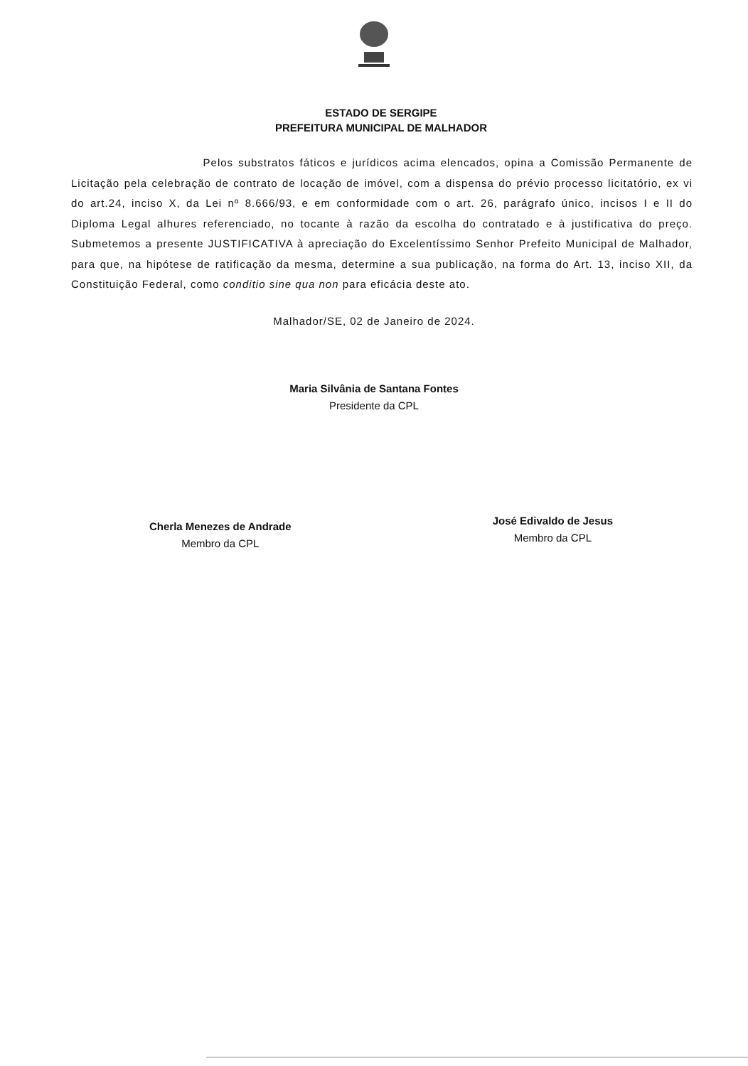ESTADO DE SERGIPE
PREFEITURA MUNICIPAL DE MALHADOR
Pelos substratos fáticos e jurídicos acima elencados, opina a Comissão Permanente de Licitação pela celebração de contrato de locação de imóvel, com a dispensa do prévio processo licitatório, ex vi do art.24, inciso X, da Lei nº 8.666/93, e em conformidade com o art. 26, parágrafo único, incisos I e II do Diploma Legal alhures referenciado, no tocante à razão da escolha do contratado e à justificativa do preço. Submetemos a presente JUSTIFICATIVA à apreciação do Excelentíssimo Senhor Prefeito Municipal de Malhador, para que, na hipótese de ratificação da mesma, determine a sua publicação, na forma do Art. 13, inciso XII, da Constituição Federal, como conditio sine qua non para eficácia deste ato.
Malhador/SE, 02 de Janeiro de 2024.
Maria Silvânia de Santana Fontes
Presidente da CPL
Cherla Menezes de Andrade
Membro da CPL
José Edivaldo de Jesus
Membro da CPL